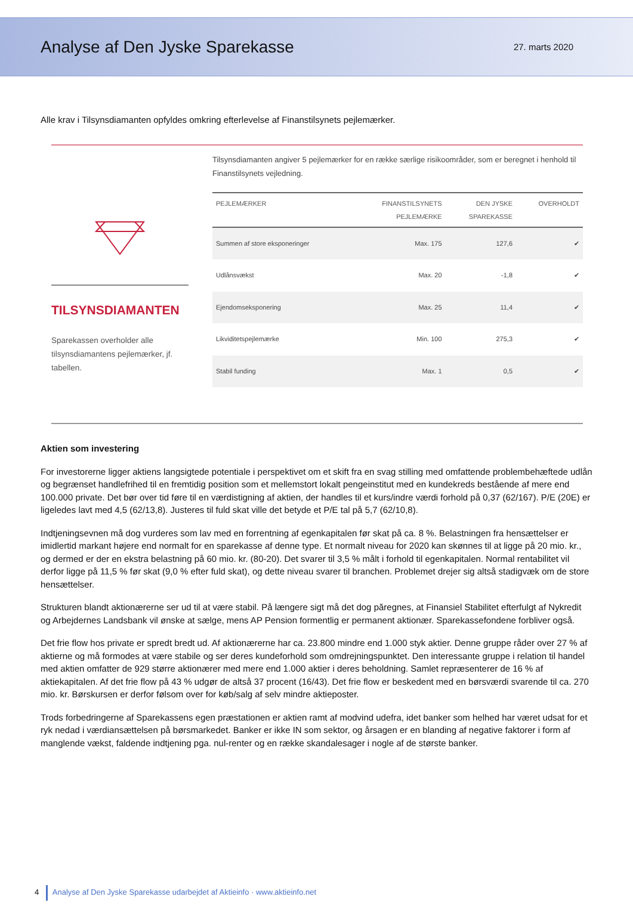Analyse af Den Jyske Sparekasse
27. marts 2020
Alle krav i Tilsynsdiamanten opfyldes omkring efterlevelse af Finanstilsynets pejlemærker.
TILSYNSDIAMANTEN
Sparekassen overholder alle tilsynsdiamantens pejlemærker, jf. tabellen.
Tilsynsdiamanten angiver 5 pejlemærker for en række særlige risikoområder, som er beregnet i henhold til Finanstilsynets vejledning.
| PEJLEMÆRKER | FINANSTILSYNETS PEJLEMÆRKE | DEN JYSKE SPAREKASSE | OVERHOLDT |
| --- | --- | --- | --- |
| Summen af store eksponeringer | Max. 175 | 127,6 | ✔ |
| Udlånsvækst | Max. 20 | -1,8 | ✔ |
| Ejendomseksponering | Max. 25 | 11,4 | ✔ |
| Likviditetspejlemærke | Min. 100 | 275,3 | ✔ |
| Stabil funding | Max. 1 | 0,5 | ✔ |
Aktien som investering
For investorerne ligger aktiens langsigtede potentiale i perspektivet om et skift fra en svag stilling med omfattende problembehæftede udlån og begrænset handlefrihed til en fremtidig position som et mellemstort lokalt pengeinstitut med en kundekreds bestående af mere end 100.000 private. Det bør over tid føre til en værdistigning af aktien, der handles til et kurs/indre værdi forhold på 0,37 (62/167). P/E (20E) er ligeledes lavt med 4,5 (62/13,8). Justeres til fuld skat ville det betyde et P/E tal på 5,7 (62/10,8).
Indtjeningsevnen må dog vurderes som lav med en forrentning af egenkapitalen før skat på ca. 8 %. Belastningen fra hensættelser er imidlertid markant højere end normalt for en sparekasse af denne type. Et normalt niveau for 2020 kan skønnes til at ligge på 20 mio. kr., og dermed er der en ekstra belastning på 60 mio. kr. (80-20). Det svarer til 3,5 % målt i forhold til egenkapitalen. Normal rentabilitet vil derfor ligge på 11,5 % før skat (9,0 % efter fuld skat), og dette niveau svarer til branchen. Problemet drejer sig altså stadigvæk om de store hensættelser.
Strukturen blandt aktionærerne ser ud til at være stabil. På længere sigt må det dog păregnes, at Finansiel Stabilitet efterfulgt af Nykredit og Arbejdernes Landsbank vil ønske at sælge, mens AP Pension formentlig er permanent aktionær. Sparekassefondene forbliver også.
Det frie flow hos private er spredt bredt ud. Af aktionærerne har ca. 23.800 mindre end 1.000 styk aktier. Denne gruppe råder over 27 % af aktierne og må formodes at være stabile og ser deres kundeforhold som omdrejningspunktet. Den interessante gruppe i relation til handel med aktien omfatter de 929 større aktionærer med mere end 1.000 aktier i deres beholdning. Samlet repræsenterer de 16 % af aktiekapitalen. Af det frie flow på 43 % udgør de altså 37 procent (16/43). Det frie flow er beskedent med en børsværdi svarende til ca. 270 mio. kr. Børskursen er derfor følsom over for køb/salg af selv mindre aktieposter.
Trods forbedringerne af Sparekassens egen præstationen er aktien ramt af modvind udefra, idet banker som helhed har været udsat for et ryk nedad i værdiansættelsen på børsmarkedet. Banker er ikke IN som sektor, og årsagen er en blanding af negative faktorer i form af manglende vækst, faldende indtjening pga. nul-renter og en række skandalesager i nogle af de største banker.
4 Analyse af Den Jyske Sparekasse udarbejdet af Aktieinfo · www.aktieinfo.net